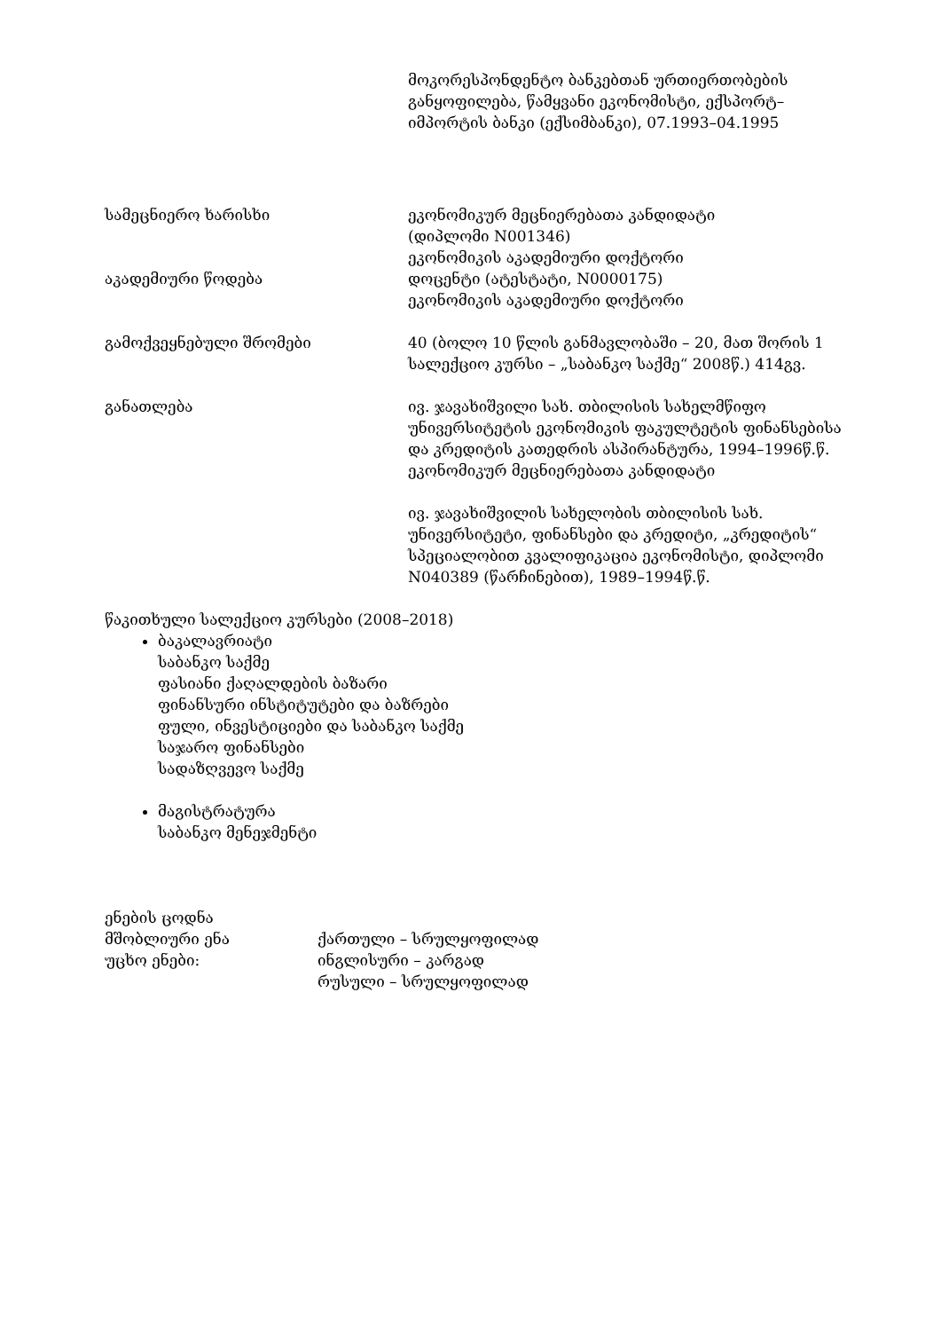მოკორესპონდენტო ბანკებთან ურთიერთობების განყოფილება, წამყვანი ეკონომისტი, ექსპორტ–იმპორტის ბანკი (ექსიმბანკი), 07.1993–04.1995
სამეცნიერო ხარისხი ეკონომიკურ მეცნიერებათა კანდიდატი
(დიპლომი N001346)
ეკონომიკის აკადემიური დოქტორი
აკადემიური წოდება დოცენტი (ატესტატი, N0000175)
ეკონომიკის აკადემიური დოქტორი
გამოქვეყნებული შრომები 40 (ბოლო 10 წლის განმავლობაში – 20, მათ შორის 1 სალექციო კურსი – „საბანკო საქმე“ 2008წ.) 414გვ.
განათლება ივ. ჯავახიშვილი სახ. თბილისის სახელმწიფო უნივერსიტეტის ეკონომიკის ფაკულტეტის ფინანსებისა და კრედიტის კათედრის ასპირანტურა, 1994–1996წ.წ.
ეკონომიკურ მეცნიერებათა კანდიდატი
ივ. ჯავახიშვილის სახელობის თბილისის სახ. უნივერსიტეტი, ფინანსები და კრედიტი, „კრედიტის“ სპეციალობით კვალიფიკაცია ეკონომისტი, დიპლომი N040389 (წარჩინებით), 1989–1994წ.წ.
წაკითხული სალექციო კურსები (2008–2018)
ბაკალავრიატი
საბანკო საქმე
ფასიანი ქაღალდების ბაზარი
ფინანსური ინსტიტუტები და ბაზრები
ფული, ინვესტიციები და საბანკო საქმე
საჯარო ფინანსები
სადაზღვევო საქმე
მაგისტრატურა
საბანკო მენეჯმენტი
ენების ცოდნა
მშობლიური ენა ქართული – სრულყოფილად
უცხო ენები: ინგლისური – კარგად
რუსული – სრულყოფილად